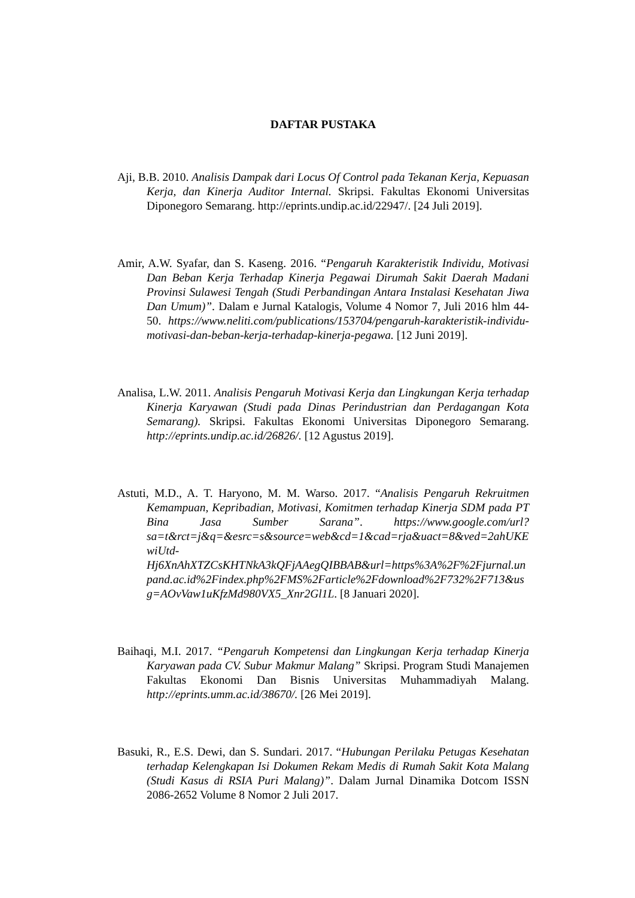DAFTAR PUSTAKA
Aji, B.B. 2010. Analisis Dampak dari Locus Of Control pada Tekanan Kerja, Kepuasan Kerja, dan Kinerja Auditor Internal. Skripsi. Fakultas Ekonomi Universitas Diponegoro Semarang. http://eprints.undip.ac.id/22947/. [24 Juli 2019].
Amir, A.W. Syafar, dan S. Kaseng. 2016. “Pengaruh Karakteristik Individu, Motivasi Dan Beban Kerja Terhadap Kinerja Pegawai Dirumah Sakit Daerah Madani Provinsi Sulawesi Tengah (Studi Perbandingan Antara Instalasi Kesehatan Jiwa Dan Umum)”. Dalam e Jurnal Katalogis, Volume 4 Nomor 7, Juli 2016 hlm 44-50. https://www.neliti.com/publications/153704/pengaruh-karakteristik-individu-motivasi-dan-beban-kerja-terhadap-kinerja-pegawa. [12 Juni 2019].
Analisa, L.W. 2011. Analisis Pengaruh Motivasi Kerja dan Lingkungan Kerja terhadap Kinerja Karyawan (Studi pada Dinas Perindustrian dan Perdagangan Kota Semarang). Skripsi. Fakultas Ekonomi Universitas Diponegoro Semarang. http://eprints.undip.ac.id/26826/. [12 Agustus 2019].
Astuti, M.D., A. T. Haryono, M. M. Warso. 2017. “Analisis Pengaruh Rekruitmen Kemampuan, Kepribadian, Motivasi, Komitmen terhadap Kinerja SDM pada PT Bina Jasa Sumber Sarana”. https://www.google.com/url?sa=t&rct=j&q=&esrc=s&source=web&cd=1&cad=rja&uact=8&ved=2ahUKEwiUtd-Hj6XnAhXTZCsKHTNkA3kQFjAAegQIBBAB&url=https%3A%2F%2Fjurnal.unpand.ac.id%2Findex.php%2FMS%2Farticle%2Fdownload%2F732%2F713&usg=AOvVaw1uKfzMd980VX5_Xnr2Gl1L. [8 Januari 2020].
Baihaqi, M.I. 2017. “Pengaruh Kompetensi dan Lingkungan Kerja terhadap Kinerja Karyawan pada CV. Subur Makmur Malang” Skripsi. Program Studi Manajemen Fakultas Ekonomi Dan Bisnis Universitas Muhammadiyah Malang. http://eprints.umm.ac.id/38670/. [26 Mei 2019].
Basuki, R., E.S. Dewi, dan S. Sundari. 2017. “Hubungan Perilaku Petugas Kesehatan terhadap Kelengkapan Isi Dokumen Rekam Medis di Rumah Sakit Kota Malang (Studi Kasus di RSIA Puri Malang)”. Dalam Jurnal Dinamika Dotcom ISSN 2086-2652 Volume 8 Nomor 2 Juli 2017.